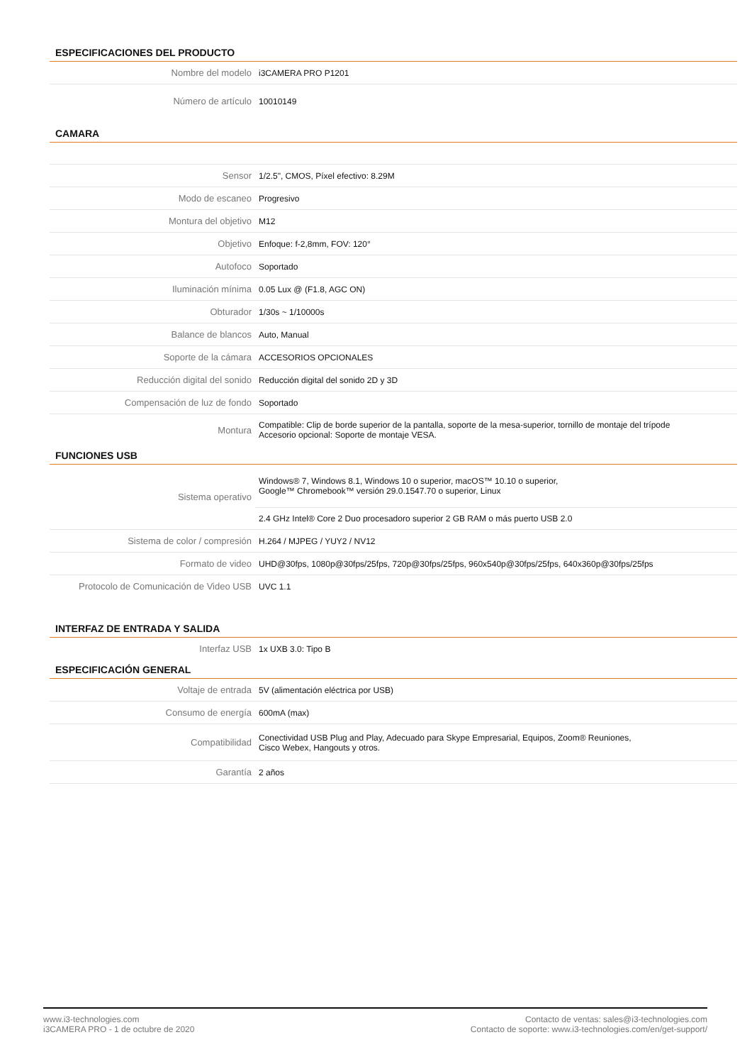ESPECIFICACIONES DEL PRODUCTO
| Nombre del modelo | i3CAMERA PRO P1201 |
| Número de artículo | 10010149 |
CAMARA
| Sensor | 1/2.5", CMOS, Píxel efectivo: 8.29M |
| Modo de escaneo | Progresivo |
| Montura del objetivo | M12 |
| Objetivo | Enfoque: f-2,8mm, FOV: 120° |
| Autofoco | Soportado |
| Iluminación mínima | 0.05 Lux @ (F1.8, AGC ON) |
| Obturador | 1/30s ~ 1/10000s |
| Balance de blancos | Auto, Manual |
| Soporte de la cámara | ACCESORIOS OPCIONALES |
| Reducción digital del sonido | Reducción digital del sonido 2D y 3D |
| Compensación de luz de fondo | Soportado |
| Montura | Compatible: Clip de borde superior de la pantalla, soporte de la mesa-superior, tornillo de montaje del trípode Accesorio opcional: Soporte de montaje VESA. |
FUNCIONES USB
| Sistema operativo | Windows® 7, Windows 8.1, Windows 10 o superior, macOS™ 10.10 o superior, Google™ Chromebook™ versión 29.0.1547.70 o superior, Linux |
| | 2.4 GHz Intel® Core 2 Duo procesadoro superior 2 GB RAM o más puerto USB 2.0 |
| Sistema de color / compresión | H.264 / MJPEG / YUY2 / NV12 |
| Formato de video | UHD@30fps, 1080p@30fps/25fps, 720p@30fps/25fps, 960x540p@30fps/25fps, 640x360p@30fps/25fps |
| Protocolo de Comunicación de Video USB | UVC 1.1 |
INTERFAZ DE ENTRADA Y SALIDA
| Interfaz USB | 1x UXB 3.0: Tipo B |
ESPECIFICACIÓN GENERAL
| Voltaje de entrada | 5V (alimentación eléctrica por USB) |
| Consumo de energía | 600mA (max) |
| Compatibilidad | Conectividad USB Plug and Play, Adecuado para Skype Empresarial, Equipos, Zoom® Reuniones, Cisco Webex, Hangouts y otros. |
| Garantía | 2 años |
www.i3-technologies.com
i3CAMERA PRO - 1 de octubre de 2020
Contacto de ventas: sales@i3-technologies.com
Contacto de soporte: www.i3-technologies.com/en/get-support/